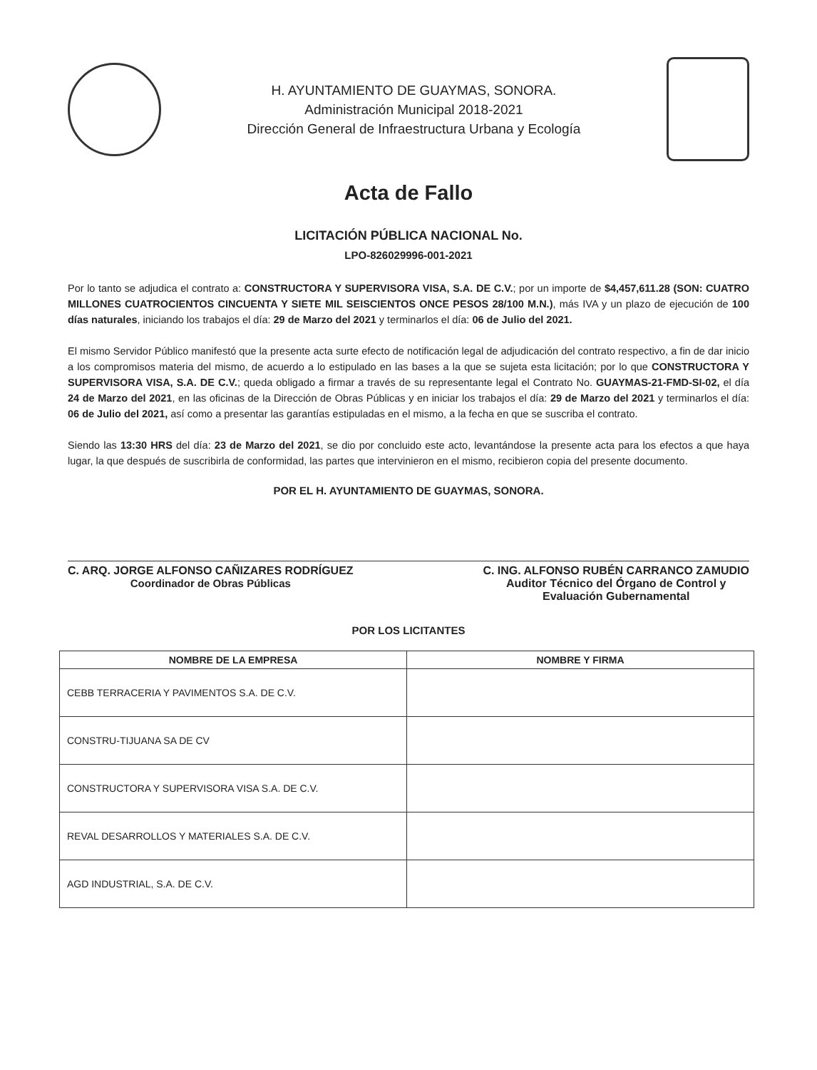H. AYUNTAMIENTO DE GUAYMAS, SONORA.
Administración Municipal 2018-2021
Dirección General de Infraestructura Urbana y Ecología
Acta de Fallo
LICITACIÓN PÚBLICA NACIONAL No.
LPO-826029996-001-2021
Por lo tanto se adjudica el contrato a: CONSTRUCTORA Y SUPERVISORA VISA, S.A. DE C.V.; por un importe de $4,457,611.28 (SON: CUATRO MILLONES CUATROCIENTOS CINCUENTA Y SIETE MIL SEISCIENTOS ONCE PESOS 28/100 M.N.), más IVA y un plazo de ejecución de 100 días naturales, iniciando los trabajos el día: 29 de Marzo del 2021 y terminarlos el día: 06 de Julio del 2021.
El mismo Servidor Público manifestó que la presente acta surte efecto de notificación legal de adjudicación del contrato respectivo, a fin de dar inicio a los compromisos materia del mismo, de acuerdo a lo estipulado en las bases a la que se sujeta esta licitación; por lo que CONSTRUCTORA Y SUPERVISORA VISA, S.A. DE C.V.; queda obligado a firmar a través de su representante legal el Contrato No. GUAYMAS-21-FMD-SI-02, el día 24 de Marzo del 2021, en las oficinas de la Dirección de Obras Públicas y en iniciar los trabajos el día: 29 de Marzo del 2021 y terminarlos el día: 06 de Julio del 2021, así como a presentar las garantías estipuladas en el mismo, a la fecha en que se suscriba el contrato.
Siendo las 13:30 HRS del día: 23 de Marzo del 2021, se dio por concluido este acto, levantándose la presente acta para los efectos a que haya lugar, la que después de suscribirla de conformidad, las partes que intervinieron en el mismo, recibieron copia del presente documento.
POR EL H. AYUNTAMIENTO DE GUAYMAS, SONORA.
C. ARQ. JORGE ALFONSO CAÑIZARES RODRÍGUEZ
Coordinador de Obras Públicas
C. ING. ALFONSO RUBÉN CARRANCO ZAMUDIO
Auditor Técnico del Órgano de Control y
Evaluación Gubernamental
POR LOS LICITANTES
| NOMBRE DE LA EMPRESA | NOMBRE Y FIRMA |
| --- | --- |
| CEBB TERRACERIA Y PAVIMENTOS S.A. DE C.V. | |
| CONSTRU-TIJUANA SA DE CV | |
| CONSTRUCTORA Y SUPERVISORA VISA S.A. DE C.V. | |
| REVAL DESARROLLOS Y MATERIALES S.A. DE C.V. | |
| AGD INDUSTRIAL, S.A. DE C.V. | |